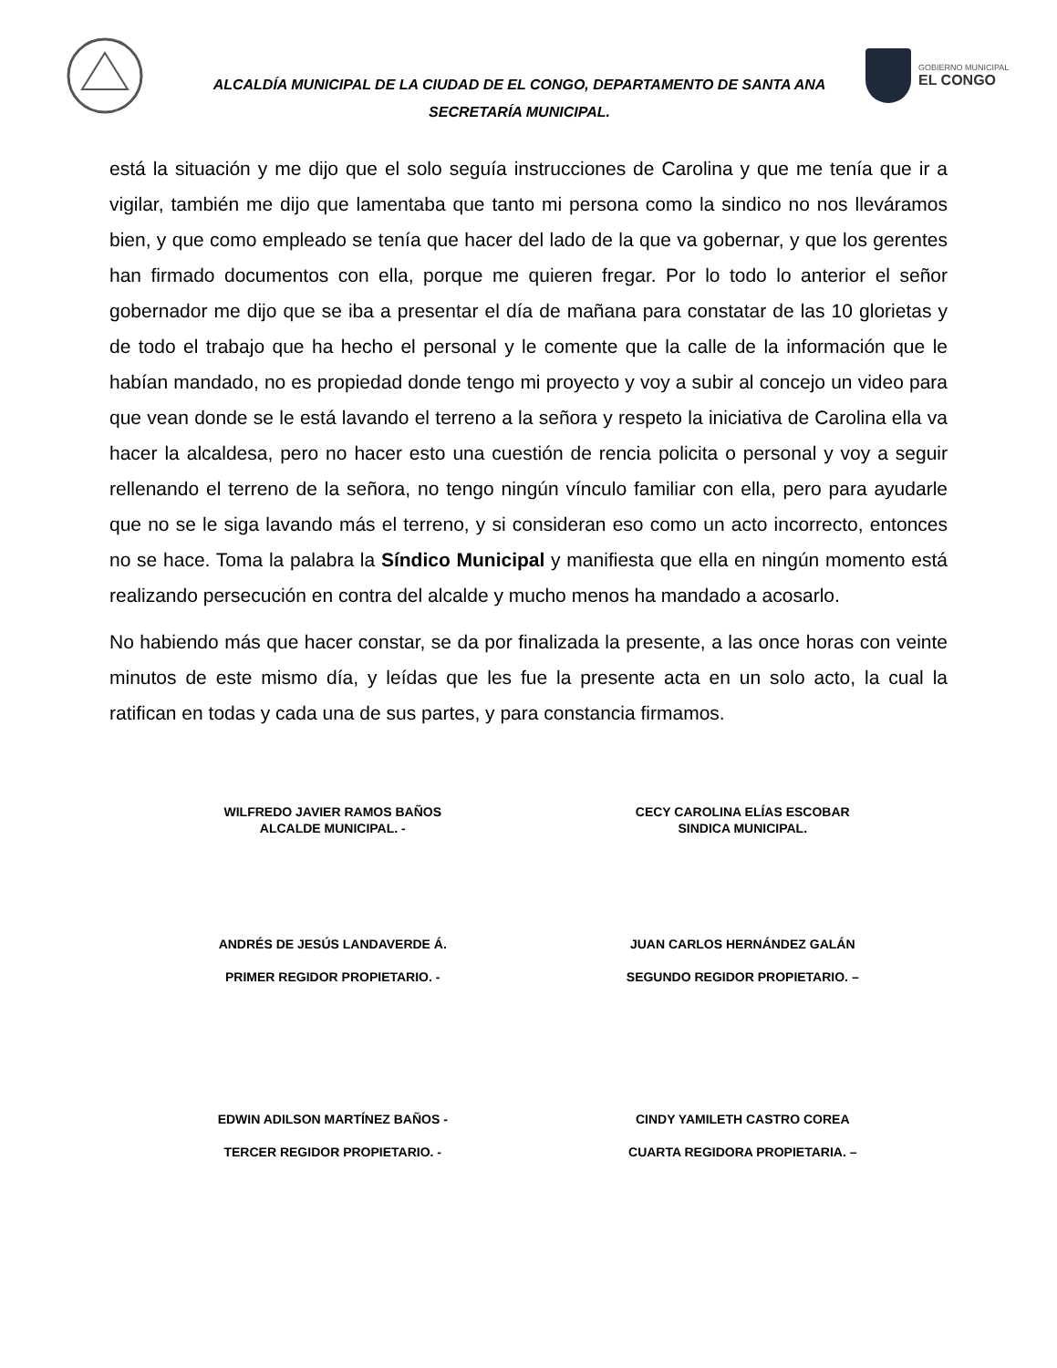ALCALDÍA MUNICIPAL DE LA CIUDAD DE EL CONGO, DEPARTAMENTO DE SANTA ANA
SECRETARÍA MUNICIPAL.
GOBIERNO MUNICIPAL
EL CONGO
está la situación y me dijo que el solo seguía instrucciones de Carolina y que me tenía que ir a vigilar, también me dijo que lamentaba que tanto mi persona como la sindico no nos lleváramos bien, y que como empleado se tenía que hacer del lado de la que va gobernar, y que los gerentes han firmado documentos con ella, porque me quieren fregar. Por lo todo lo anterior el señor gobernador me dijo que se iba a presentar el día de mañana para constatar de las 10 glorietas y de todo el trabajo que ha hecho el personal y le comente que la calle de la información que le habían mandado, no es propiedad donde tengo mi proyecto y voy a subir al concejo un video para que vean donde se le está lavando el terreno a la señora y respeto la iniciativa de Carolina ella va hacer la alcaldesa, pero no hacer esto una cuestión de rencia policita o personal y voy a seguir rellenando el terreno de la señora, no tengo ningún vínculo familiar con ella, pero para ayudarle que no se le siga lavando más el terreno, y si consideran eso como un acto incorrecto, entonces no se hace. Toma la palabra la Síndico Municipal y manifiesta que ella en ningún momento está realizando persecución en contra del alcalde y mucho menos ha mandado a acosarlo.
No habiendo más que hacer constar, se da por finalizada la presente, a las once horas con veinte minutos de este mismo día, y leídas que les fue la presente acta en un solo acto, la cual la ratifican en todas y cada una de sus partes, y para constancia firmamos.
WILFREDO JAVIER RAMOS BAÑOS
ALCALDE MUNICIPAL. -
CECY CAROLINA ELÍAS ESCOBAR
SINDICA MUNICIPAL.
ANDRÉS DE JESÚS LANDAVERDE Á.
PRIMER REGIDOR PROPIETARIO. -
JUAN CARLOS HERNÁNDEZ GALÁN
SEGUNDO REGIDOR PROPIETARIO. –
EDWIN ADILSON MARTÍNEZ BAÑOS -
TERCER REGIDOR PROPIETARIO. -
CINDY YAMILETH CASTRO COREA
CUARTA REGIDORA PROPIETARIA. –